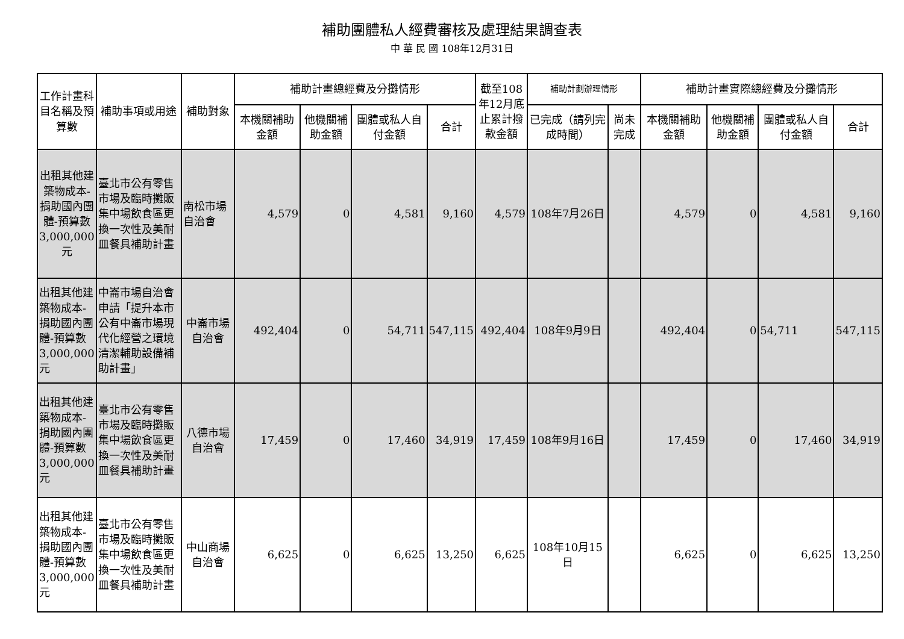補助團體私人經費審核及處理結果調查表
中 華 民 國 108年12月31日
| 工作計畫科目名稱及預算數 | 補助事項或用途 | 補助對象 | 補助計畫總經費及分攤情形 | | | | 截至108年12月底止累計撥款金額 | 補助計劃辦理情形 | | 補助計畫實際總經費及分攤情形 | | | |
| --- | --- | --- | --- | --- | --- | --- | --- | --- | --- | --- | --- | --- | --- |
| | | | 本機關補助金額 | 他機關補助金額 | 團體或私人自付金額 | 合計 | | 已完成（請列完成時間） | 尚未完成 | 本機關補助金額 | 他機關補助金額 | 團體或私人自付金額 | 合計 |
| 出租其他建築物成本-捐助國內團體-預算數3,000,000元 | 臺北市公有零售市場及臨時攤販集中場飲食區更換一次性及美耐皿餐具補助計畫 | 南松市場自治會 | 4,579 | 0 | 4,581 | 9,160 | 4,579 | 108年7月26日 | | 4,579 | 0 | 4,581 | 9,160 |
| 出租其他建築物成本-捐助國內團體-預算數3,000,000元 | 中崙市場自治會申請「提升本市公有中崙市場現代化經營之環境清潔輔助設備補助計畫」 | 中崙市場自治會 | 492,404 | 0 | 54,711 | 547,115 | 492,404 | 108年9月9日 | | 492,404 | 0 | 54,711 | 547,115 |
| 出租其他建築物成本-捐助國內團體-預算數3,000,000元 | 臺北市公有零售市場及臨時攤販集中場飲食區更換一次性及美耐皿餐具補助計畫 | 八德市場自治會 | 17,459 | 0 | 17,460 | 34,919 | 17,459 | 108年9月16日 | | 17,459 | 0 | 17,460 | 34,919 |
| 出租其他建築物成本-捐助國內團體-預算數3,000,000元 | 臺北市公有零售市場及臨時攤販集中場飲食區更換一次性及美耐皿餐具補助計畫 | 中山商場自治會 | 6,625 | 0 | 6,625 | 13,250 | 6,625 | 108年10月15日 | | 6,625 | 0 | 6,625 | 13,250 |